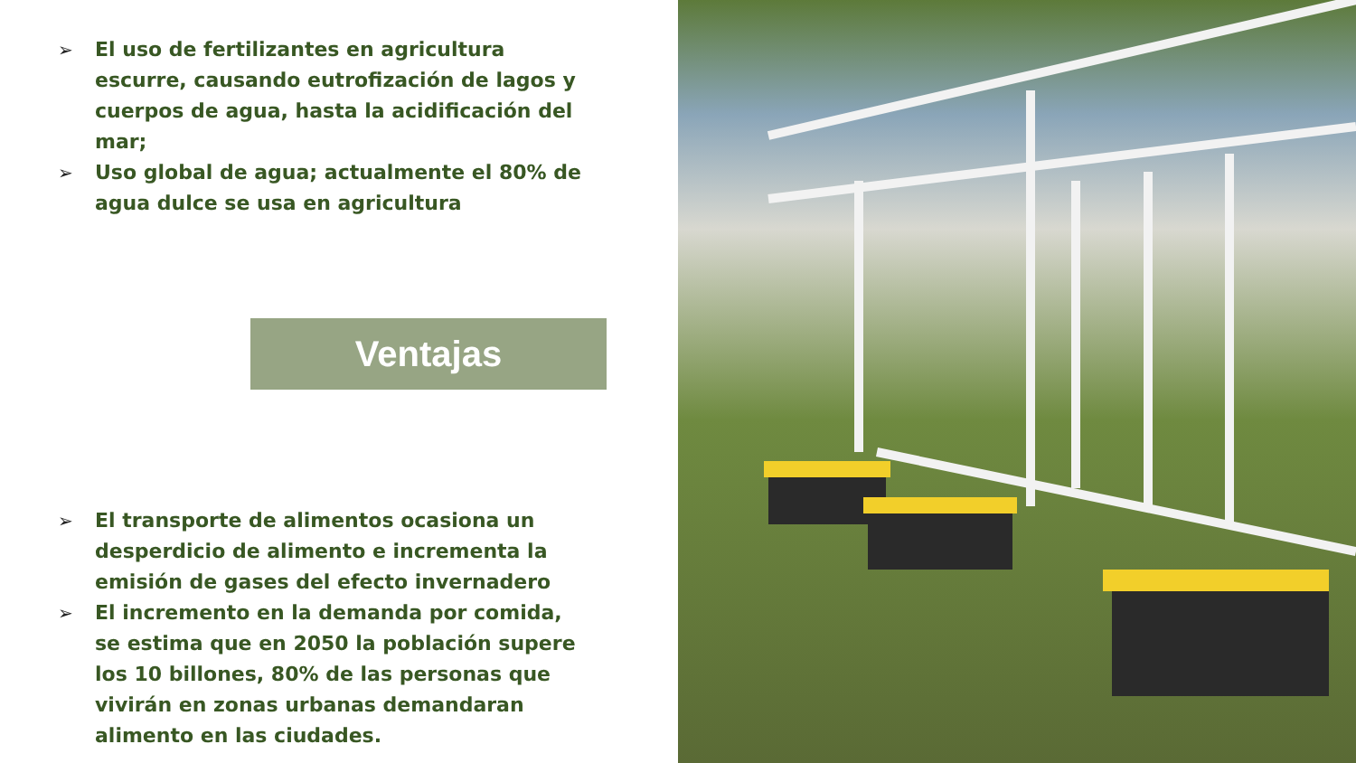➢ El uso de fertilizantes en agricultura escurre, causando eutrofización de lagos y cuerpos de agua, hasta la acidificación del mar;
➢ Uso global de agua; actualmente el 80% de agua dulce se usa en agricultura
Ventajas
➢ El transporte de alimentos ocasiona un desperdicio de alimento e incrementa la emisión de gases del efecto invernadero
➢ El incremento en la demanda por comida, se estima que en 2050 la población supere los 10 billones, 80% de las personas que vivirán en zonas urbanas demandaran alimento en las ciudades.